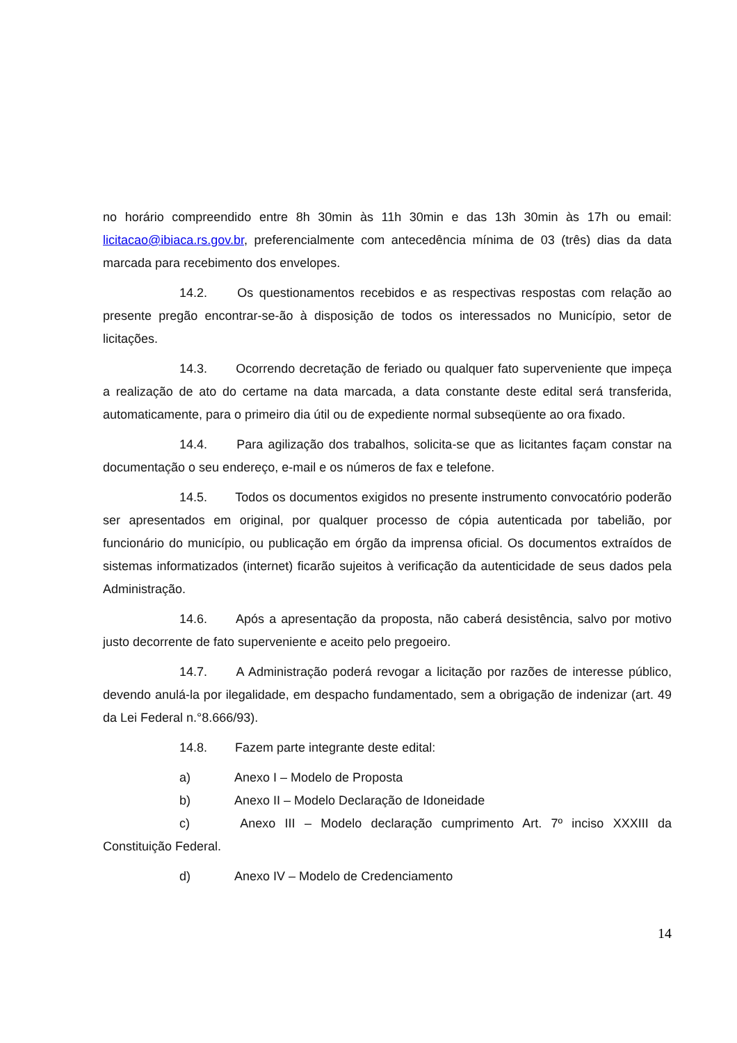no horário compreendido entre 8h 30min às 11h 30min e das 13h 30min às 17h ou email: licitacao@ibiaca.rs.gov.br, preferencialmente com antecedência mínima de 03 (três) dias da data marcada para recebimento dos envelopes.
14.2. Os questionamentos recebidos e as respectivas respostas com relação ao presente pregão encontrar-se-ão à disposição de todos os interessados no Município, setor de licitações.
14.3. Ocorrendo decretação de feriado ou qualquer fato superveniente que impeça a realização de ato do certame na data marcada, a data constante deste edital será transferida, automaticamente, para o primeiro dia útil ou de expediente normal subseqüente ao ora fixado.
14.4. Para agilização dos trabalhos, solicita-se que as licitantes façam constar na documentação o seu endereço, e-mail e os números de fax e telefone.
14.5. Todos os documentos exigidos no presente instrumento convocatório poderão ser apresentados em original, por qualquer processo de cópia autenticada por tabelião, por funcionário do município, ou publicação em órgão da imprensa oficial. Os documentos extraídos de sistemas informatizados (internet) ficarão sujeitos à verificação da autenticidade de seus dados pela Administração.
14.6. Após a apresentação da proposta, não caberá desistência, salvo por motivo justo decorrente de fato superveniente e aceito pelo pregoeiro.
14.7. A Administração poderá revogar a licitação por razões de interesse público, devendo anulá-la por ilegalidade, em despacho fundamentado, sem a obrigação de indenizar (art. 49 da Lei Federal n.°8.666/93).
14.8. Fazem parte integrante deste edital:
a) Anexo I – Modelo de Proposta
b) Anexo II – Modelo Declaração de Idoneidade
c) Anexo III – Modelo declaração cumprimento Art. 7º inciso XXXIII da Constituição Federal.
d) Anexo IV – Modelo de Credenciamento
14